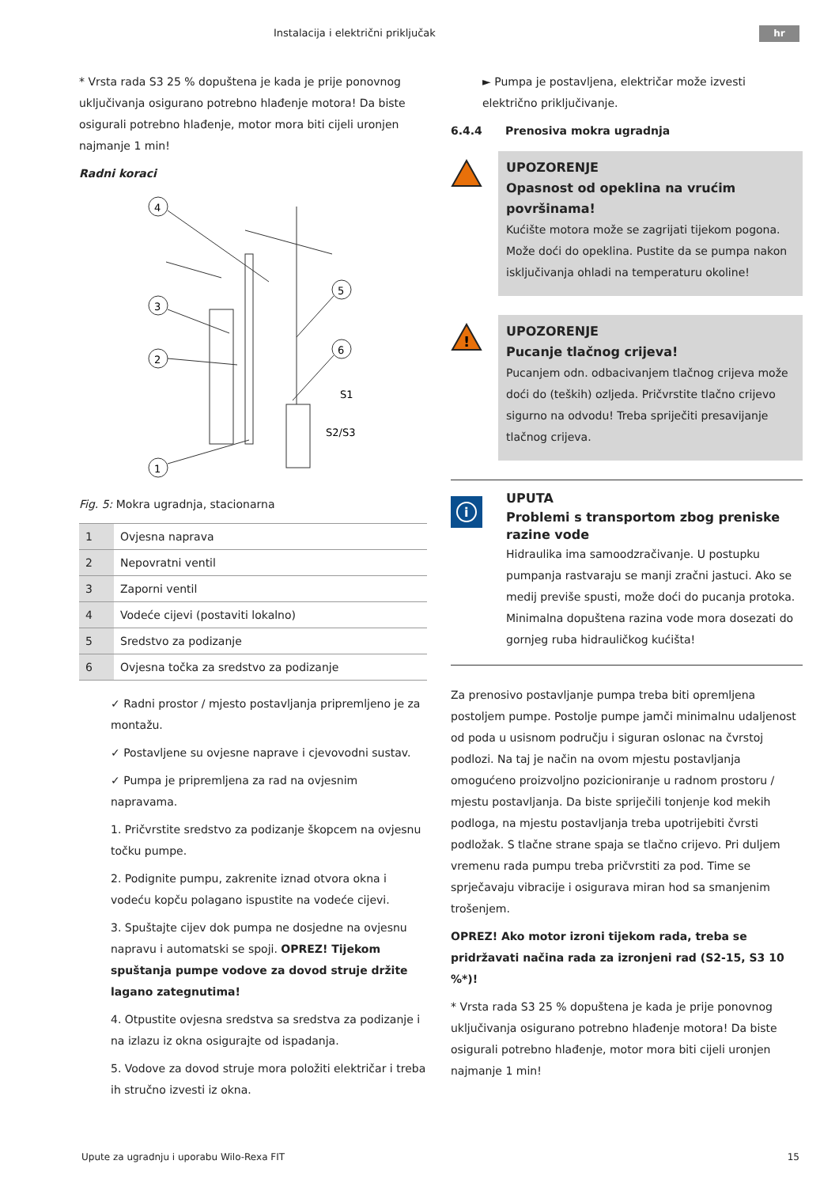Instalacija i električni priključak hr
* Vrsta rada S3 25 % dopuštena je kada je prije ponovnog uključivanja osigurano potrebno hlađenje motora! Da biste osigurali potrebno hlađenje, motor mora biti cijeli uronjen najmanje 1 min!
Radni koraci
4
3
2
1
5
6
S1
S2/S3
Fig. 5: Mokra ugradnja, stacionarna
| 1 | Ovjesna naprava |
| 2 | Nepovratni ventil |
| 3 | Zaporni ventil |
| 4 | Vodeće cijevi (postaviti lokalno) |
| 5 | Sredstvo za podizanje |
| 6 | Ovjesna točka za sredstvo za podizanje |
✓ Radni prostor / mjesto postavljanja pripremljeno je za montažu.
✓ Postavljene su ovjesne naprave i cjevovodni sustav.
✓ Pumpa je pripremljena za rad na ovjesnim napravama.
1. Pričvrstite sredstvo za podizanje škopcem na ovjesnu točku pumpe.
2. Podignite pumpu, zakrenite iznad otvora okna i vodeću kopču polagano ispustite na vodeće cijevi.
3. Spuštajte cijev dok pumpa ne dosjedne na ovjesnu napravu i automatski se spoji. OPREZ! Tijekom spuštanja pumpe vodove za dovod struje držite lagano zategnutima!
4. Otpustite ovjesna sredstva sa sredstva za podizanje i na izlazu iz okna osigurajte od ispadanja.
5. Vodove za dovod struje mora položiti električar i treba ih stručno izvesti iz okna.
► Pumpa je postavljena, električar može izvesti električno priključivanje.
6.4.4 Prenosiva mokra ugradnja
UPOZORENJE
Opasnost od opeklina na vrućim površinama!
Kućište motora može se zagrijati tijekom pogona. Može doći do opeklina. Pustite da se pumpa nakon isključivanja ohladi na temperaturu okoline!
!
UPOZORENJE
Pucanje tlačnog crijeva!
Pucanjem odn. odbacivanjem tlačnog crijeva može doći do (teških) ozljeda. Pričvrstite tlačno crijevo sigurno na odvodu! Treba spriječiti presavijanje tlačnog crijeva.
i
UPUTA
Problemi s transportom zbog preniske razine vode
Hidraulika ima samoodzračivanje. U postupku pumpanja rastvaraju se manji zračni jastuci. Ako se medij previše spusti, može doći do pucanja protoka. Minimalna dopuštena razina vode mora dosezati do gornjeg ruba hidrauličkog kućišta!
Za prenosivo postavljanje pumpa treba biti opremljena postoljem pumpe. Postolje pumpe jamči minimalnu udaljenost od poda u usisnom području i siguran oslonac na čvrstoj podlozi. Na taj je način na ovom mjestu postavljanja omogućeno proizvoljno pozicioniranje u radnom prostoru / mjestu postavljanja. Da biste spriječili tonjenje kod mekih podloga, na mjestu postavljanja treba upotrijebiti čvrsti podložak. S tlačne strane spaja se tlačno crijevo. Pri duljem vremenu rada pumpu treba pričvrstiti za pod. Time se sprječavaju vibracije i osigurava miran hod sa smanjenim trošenjem.
OPREZ! Ako motor izroni tijekom rada, treba se pridržavati načina rada za izronjeni rad (S2-15, S3 10 %*)!
* Vrsta rada S3 25 % dopuštena je kada je prije ponovnog uključivanja osigurano potrebno hlađenje motora! Da biste osigurali potrebno hlađenje, motor mora biti cijeli uronjen najmanje 1 min!
Upute za ugradnju i uporabu Wilo-Rexa FIT 15